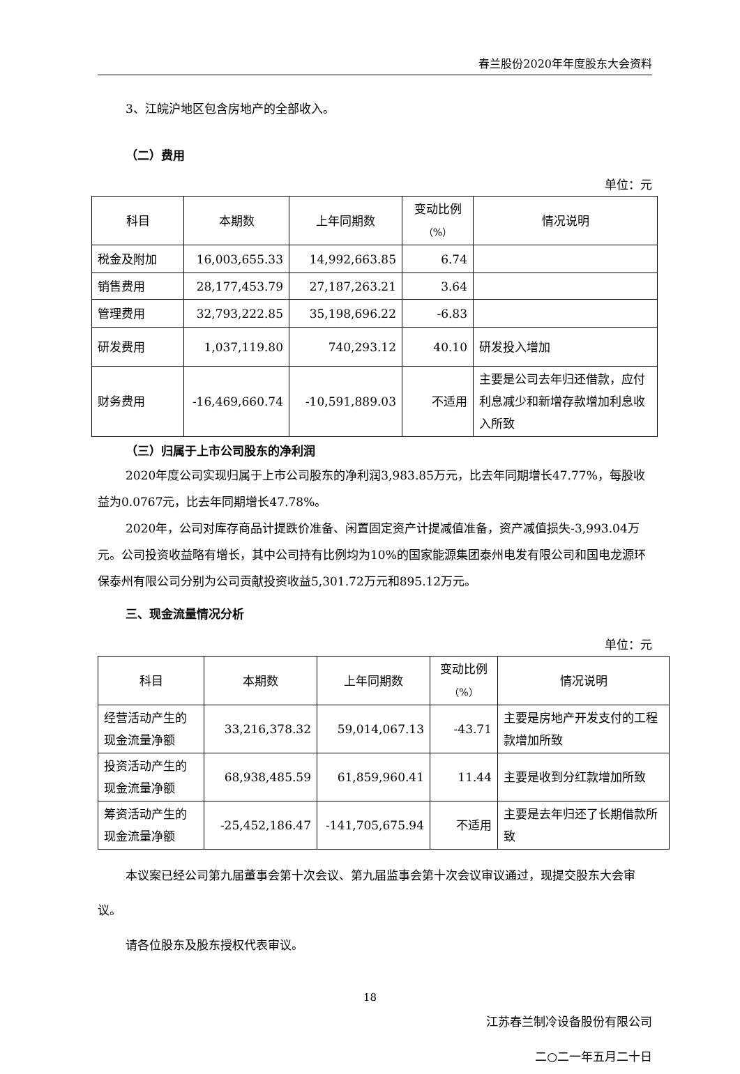春兰股份2020年年度股东大会资料
3、江皖沪地区包含房地产的全部收入。
（二）费用
单位：元
| 科目 | 本期数 | 上年同期数 | 变动比例 （%） | 情况说明 |
| --- | --- | --- | --- | --- |
| 税金及附加 | 16,003,655.33 | 14,992,663.85 | 6.74 | |
| 销售费用 | 28,177,453.79 | 27,187,263.21 | 3.64 | |
| 管理费用 | 32,793,222.85 | 35,198,696.22 | -6.83 | |
| 研发费用 | 1,037,119.80 | 740,293.12 | 40.10 | 研发投入增加 |
| 财务费用 | -16,469,660.74 | -10,591,889.03 | 不适用 | 主要是公司去年归还借款，应付利息减少和新增存款增加利息收入所致 |
（三）归属于上市公司股东的净利润
2020年度公司实现归属于上市公司股东的净利润3,983.85万元，比去年同期增长47.77%，每股收益为0.0767元，比去年同期增长47.78%。
2020年，公司对库存商品计提跌价准备、闲置固定资产计提减值准备，资产减值损失-3,993.04万元。公司投资收益略有增长，其中公司持有比例均为10%的国家能源集团泰州电发有限公司和国电龙源环保泰州有限公司分别为公司贡献投资收益5,301.72万元和895.12万元。
三、现金流量情况分析
单位：元
| 科目 | 本期数 | 上年同期数 | 变动比例 （%） | 情况说明 |
| --- | --- | --- | --- | --- |
| 经营活动产生的现金流量净额 | 33,216,378.32 | 59,014,067.13 | -43.71 | 主要是房地产开发支付的工程款增加所致 |
| 投资活动产生的现金流量净额 | 68,938,485.59 | 61,859,960.41 | 11.44 | 主要是收到分红款增加所致 |
| 筹资活动产生的现金流量净额 | -25,452,186.47 | -141,705,675.94 | 不适用 | 主要是去年归还了长期借款所致 |
本议案已经公司第九届董事会第十次会议、第九届监事会第十次会议审议通过，现提交股东大会审议。
请各位股东及股东授权代表审议。
江苏春兰制冷设备股份有限公司
二○二一年五月二十日
18